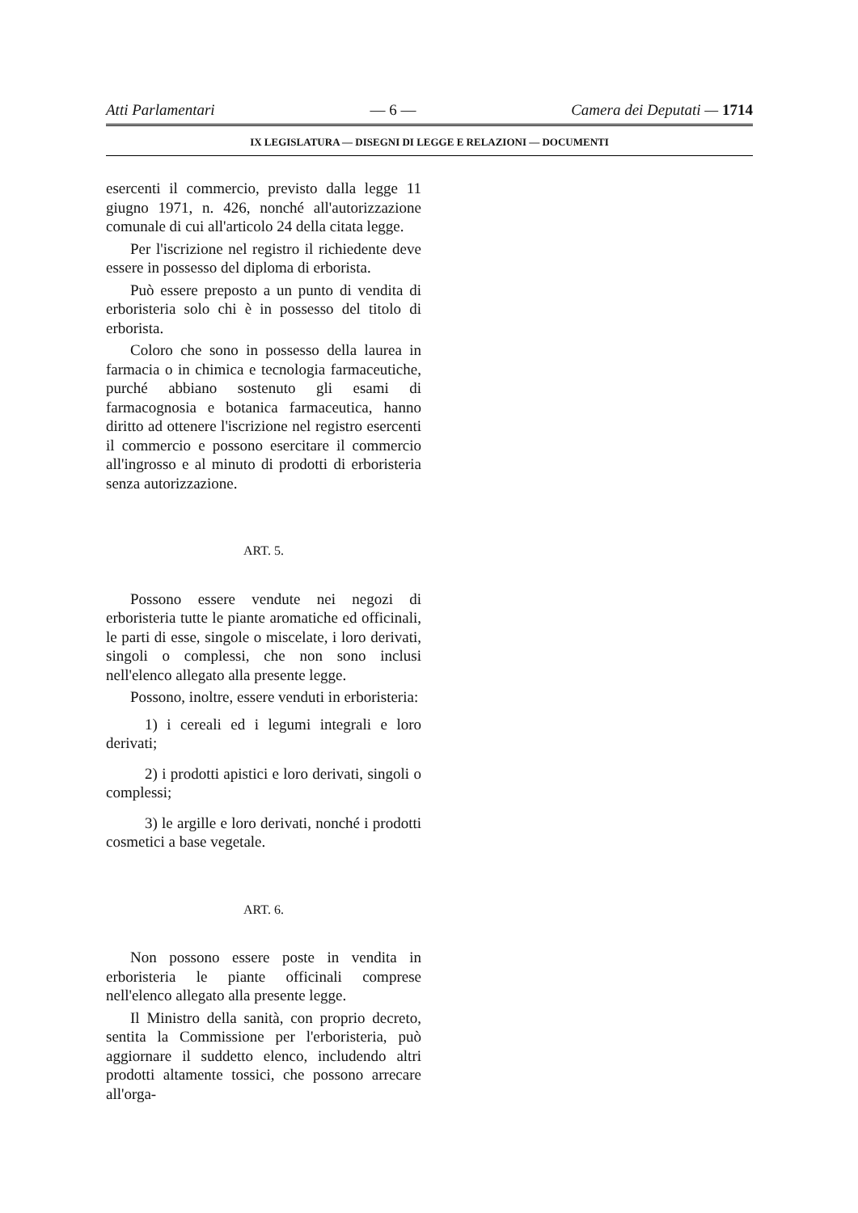Atti Parlamentari — 6 — Camera dei Deputati — 1714
IX LEGISLATURA — DISEGNI DI LEGGE E RELAZIONI — DOCUMENTI
esercenti il commercio, previsto dalla legge 11 giugno 1971, n. 426, nonché all'autorizzazione comunale di cui all'articolo 24 della citata legge.
Per l'iscrizione nel registro il richiedente deve essere in possesso del diploma di erborista.
Può essere preposto a un punto di vendita di erboristeria solo chi è in possesso del titolo di erborista.
Coloro che sono in possesso della laurea in farmacia o in chimica e tecnologia farmaceutiche, purché abbiano sostenuto gli esami di farmacognosia e botanica farmaceutica, hanno diritto ad ottenere l'iscrizione nel registro esercenti il commercio e possono esercitare il commercio all'ingrosso e al minuto di prodotti di erboristeria senza autorizzazione.
ART. 5.
Possono essere vendute nei negozi di erboristeria tutte le piante aromatiche ed officinali, le parti di esse, singole o miscelate, i loro derivati, singoli o complessi, che non sono inclusi nell'elenco allegato alla presente legge.
Possono, inoltre, essere venduti in erboristeria:
1) i cereali ed i legumi integrali e loro derivati;
2) i prodotti apistici e loro derivati, singoli o complessi;
3) le argille e loro derivati, nonché i prodotti cosmetici a base vegetale.
ART. 6.
Non possono essere poste in vendita in erboristeria le piante officinali comprese nell'elenco allegato alla presente legge.
Il Ministro della sanità, con proprio decreto, sentita la Commissione per l'erboristeria, può aggiornare il suddetto elenco, includendo altri prodotti altamente tossici, che possono arrecare all'orga-